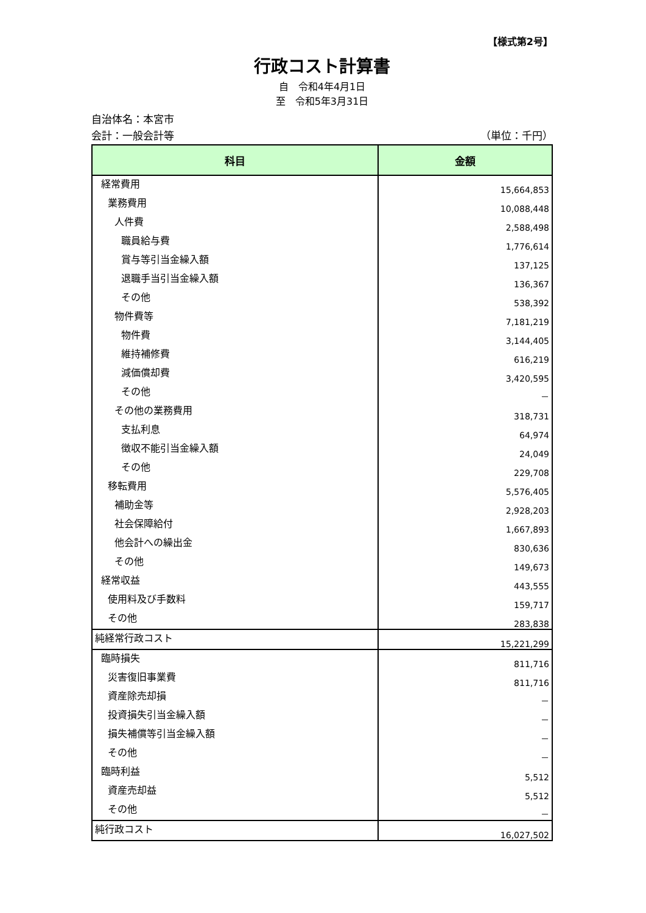【様式第2号】
行政コスト計算書
自　令和4年4月1日
至　令和5年3月31日
自治体名：本宮市
会計：一般会計等 （単位：千円）
| 科目 | 金額 |
| --- | --- |
| 経常費用 | 15,664,853 |
| 業務費用 | 10,088,448 |
| 人件費 | 2,588,498 |
| 職員給与費 | 1,776,614 |
| 賞与等引当金繰入額 | 137,125 |
| 退職手当引当金繰入額 | 136,367 |
| その他 | 538,392 |
| 物件費等 | 7,181,219 |
| 物件費 | 3,144,405 |
| 維持補修費 | 616,219 |
| 減価償却費 | 3,420,595 |
| その他 | － |
| その他の業務費用 | 318,731 |
| 支払利息 | 64,974 |
| 徴収不能引当金繰入額 | 24,049 |
| その他 | 229,708 |
| 移転費用 | 5,576,405 |
| 補助金等 | 2,928,203 |
| 社会保障給付 | 1,667,893 |
| 他会計への繰出金 | 830,636 |
| その他 | 149,673 |
| 経常収益 | 443,555 |
| 使用料及び手数料 | 159,717 |
| その他 | 283,838 |
| 純経常行政コスト | 15,221,299 |
| 臨時損失 | 811,716 |
| 災害復旧事業費 | 811,716 |
| 資産除売却損 | － |
| 投資損失引当金繰入額 | － |
| 損失補償等引当金繰入額 | － |
| その他 | － |
| 臨時利益 | 5,512 |
| 資産売却益 | 5,512 |
| その他 | － |
| 純行政コスト | 16,027,502 |